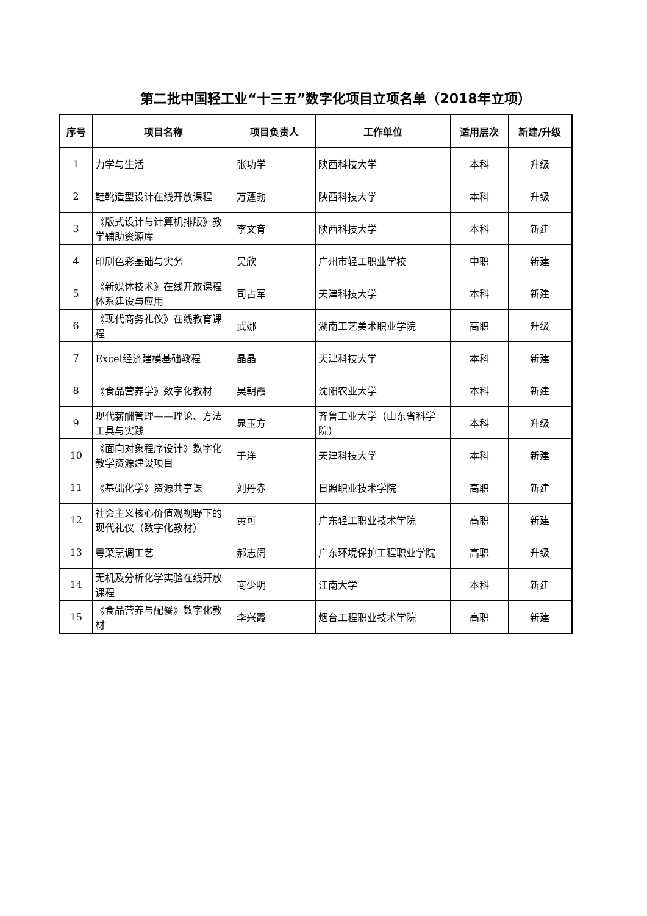第二批中国轻工业“十三五”数字化项目立项名单（2018年立项）
| 序号 | 项目名称 | 项目负责人 | 工作单位 | 适用层次 | 新建/升级 |
| --- | --- | --- | --- | --- | --- |
| 1 | 力学与生活 | 张功学 | 陕西科技大学 | 本科 | 升级 |
| 2 | 鞋靴造型设计在线开放课程 | 万蓬勃 | 陕西科技大学 | 本科 | 升级 |
| 3 | 《版式设计与计算机排版》教学辅助资源库 | 李文育 | 陕西科技大学 | 本科 | 新建 |
| 4 | 印刷色彩基础与实务 | 吴欣 | 广州市轻工职业学校 | 中职 | 新建 |
| 5 | 《新媒体技术》在线开放课程体系建设与应用 | 司占军 | 天津科技大学 | 本科 | 新建 |
| 6 | 《现代商务礼仪》在线教育课程 | 武娜 | 湖南工艺美术职业学院 | 高职 | 升级 |
| 7 | Excel经济建模基础教程 | 晶晶 | 天津科技大学 | 本科 | 新建 |
| 8 | 《食品营养学》数字化教材 | 吴朝霞 | 沈阳农业大学 | 本科 | 新建 |
| 9 | 现代薪酬管理——理论、方法工具与实践 | 晁玉方 | 齐鲁工业大学（山东省科学院） | 本科 | 升级 |
| 10 | 《面向对象程序设计》数字化教学资源建设项目 | 于洋 | 天津科技大学 | 本科 | 新建 |
| 11 | 《基础化学》资源共享课 | 刘丹赤 | 日照职业技术学院 | 高职 | 新建 |
| 12 | 社会主义核心价值观视野下的现代礼仪（数字化教材） | 黄可 | 广东轻工职业技术学院 | 高职 | 新建 |
| 13 | 粤菜烹调工艺 | 郝志阔 | 广东环境保护工程职业学院 | 高职 | 升级 |
| 14 | 无机及分析化学实验在线开放课程 | 商少明 | 江南大学 | 本科 | 新建 |
| 15 | 《食品营养与配餐》数字化教材 | 李兴霞 | 烟台工程职业技术学院 | 高职 | 新建 |